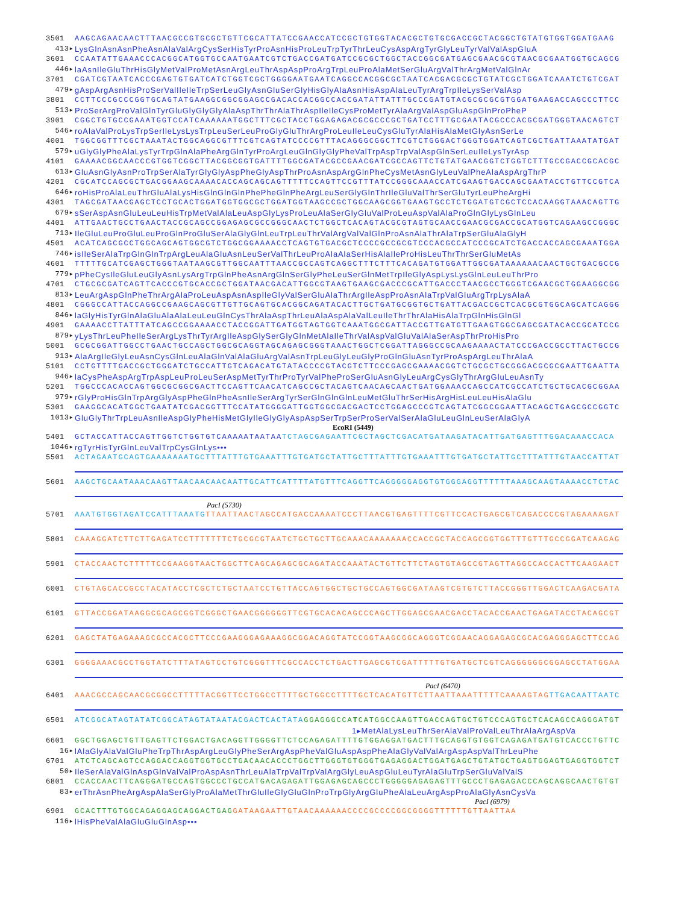3501 AAGCAGAACAACTTTAACGCCGTGCGCTGTTCGCATTATCCGAACCATCCGCTGTGGTACACGCTGTGCGACCGCTACGGCTGTATGTGGTGGATGAAG
413▸ LysGlnAsnAsnPheAsnAlaValArgCysSerHisTyrProAsnHisProLeuTrpTyrThrLeuCysAspArgTyrGlyLeuTyrValValAspGluA
3601 CCAATATTGAAACCCACGGCATGGTGCCAATGAATCGTCTGACCGATGATCCGCGCTGGCTACCGGCGATGAGCGAACGCGTAACGCGAATGGTGCAGCG
446▸ laAsnIleGluThrHisGlyMetValProMetAsnArgLeuThrAspAspProArgTrpLeuProAlaMetSerGluArgValThrArgMetValGlnAr
3701 CGATCGTAATCACCCGAGTGTGATCATCTGGTCGCTGGGGAATGAATCAGGCCACGGCGCTAATCACGACGCGCTGTATCGCTGGATCAAATCTGTCGAT
479▸ gAspArgAsnHisProSerValIleIleTrpSerLeuGlyAsnGluSerGlyHisGlyAlaAsnHisAspAlaLeuTyrArgTrpIleLysSerValAsp
3801 CCTTCCCGCCCGGTGCAGTATGAAGGCGGCGGAGCCGACACCACGGCCACCGATATTATTTGCCCGATGTACGCGCGCGTGGATGAAGACCAGCCCTTCC
513▸ ProSerArgProValGlnTyrGluGlyGlyGlyAlaAspThrThrAlaThrAspIleIleCysProMetTyrAlaArgValAspGluAspGlnProPheP
3901 CGGCTGTGCCGAAATGGTCCATCAAAAAATGGCTTTCGCTACCTGGAGAGACGCGCCCGCTGATCCTTTGCGAATACGCCCACGCGATGGGTAACAGTCT
546▸ roAlaValProLysTrpSerIleLysLysTrpLeuSerLeuProGlyGluThrArgProLeuIleLeuCysGluTyrAlaHisAlaMetGlyAsnSerLe
4001 TGGCGGTTTCGCTAAATACTGGCAGGCGTTTCGTCAGTATCCCCGTTTACAGGGCGGCTTCGTCTGGGACTGGGTGGATCAGTCGCTGATTAAATATGAT
579▸ uGlyGlyPheAlaLysTyrTrpGlnAlaPheArgGlnTyrProArgLeuGlnGlyGlyPheValTrpAspTrpValAspGlnSerLeuIleLysTyrAsp
4101 GAAAACGGCAACCCGTGGTCGGCTTACGGCGGTGATTTTGGCGATACGCCGAACGATCGCCAGTTCTGTATGAACGGTCTGGTCTTTGCCGACCGCACGC
613▸ GluAsnGlyAsnProTrpSerAlaTyrGlyGlyAspPheGlyAspThrProAsnAspArgGlnPheCysMetAsnGlyLeuValPheAlaAspArgThrP
4201 CGCATCCAGCGCTGACGGAAGCAAAACACCAGCAGCAGTTTTTCCAGTTCCGTTTATCCGGGCAAACCATCGAAGTGACCAGCGAATACCTGTTCCGTCA
646▸ roHisProAlaLeuThrGluAlaLysHisGlnGlnGlnPhePheGlnPheArgLeuSerGlyGlnThrIleGluValThrSerGluTyrLeuPheArgHi
4301 TAGCGATAACGAGCTCCTGCACTGGATGGTGGCGCTGGATGGTAAGCCGCTGGCAAGCGGTGAAGTGCCTCTGGATGTCGCTCCACAAGGTAAACAGTTG
679▸ sSerAspAsnGluLeuLeuHisTrpMetValAlaLeuAspGlyLysProLeuAlaSerGlyGluValProLeuAspValAlaProGlnGlyLysGlnLeu
4401 ATTGAACTGCCTGAACTACCGCAGCCGGAGAGCGCCGGGCAACTCTGGCTCACAGTACGCGTAGTGCAACCGAACGCGACCGCATGGTCAGAAGCCGGGC
713▸ IleGluLeuProGluLeuProGlnProGluSerAlaGlyGlnLeuTrpLeuThrValArgValValGlnProAsnAlaThrAlaTrpSerGluAlaGlyH
4501 ACATCAGCGCCTGGCAGCAGTGGCGTCTGGCGGAAAACCTCAGTGTGACGCTCCCCGCCGCGTCCCACGCCATCCCGCATCTGACCACCAGCGAAATGGA
746▸ isIleSerAlaTrpGlnGlnTrpArgLeuAlaGluAsnLeuSerValThrLeuProAlaAlaSerHisAlaIleProHisLeuThrThrSerGluMetAs
4601 TTTTTGCATCGAGCTGGGTAATAAGCGTTGGCAATTTAACCGCCAGTCAGGCTTTCTTTCACAGATGTGGATTGGCGATAAAAAACAACTGCTGACGCCG
779▸ pPheCysIleGluLeuGlyAsnLysArgTrpGlnPheAsnArgGlnSerGlyPheLeuSerGlnMetTrpIleGlyAspLysLysGlnLeuLeuThrPro
4701 CTGCGCGATCAGTTCACCCGTGCACCGCTGGATAACGACATTGGCGTAAGTGAAGCGACCCGCATTGACCCTAACGCCTGGGTCGAACGCTGGAAGGCGG
813▸ LeuArgAspGlnPheThrArgAlaProLeuAspAsnAspIleGlyValSerGluAlaThrArgIleAspProAsnAlaTrpValGluArgTrpLysAlaA
4801 CGGGCCATTACCAGGCCGAAGCAGCGTTGTTGCAGTGCACGGCAGATACACTTGCTGATGCGGTGCTGATTACGACCGCTCACGCGTGGCAGCATCAGGG
846▸ laGlyHisTyrGlnAlaGluAlaAlaLeuLeuGlnCysThrAlaAspThrLeuAlaAspAlaValLeuIleThrThrAlaHisAlaTrpGlnHisGlnGl
4901 GAAAACCTTATTTATCAGCCGGAAAACCTACCGGATTGATGGTAGTGGTCAAATGGCGATTACCGTTGATGTTGAAGTGGCGAGCGATACACCGCATCCG
879▸ yLysThrLeuPheIleSerArgLysThrTyrArgIleAspGlySerGlyGlnMetAlaIleThrValAspValGluValAlaSerAspThrProHisPro
5001 GCGCGGATTGGCCTGAACTGCCAGCTGGCGCAGGTAGCAGAGCGGGTAAACTGGCTCGGATTAGGGCCGCAAGAAAACTATCCCGACCGCCTTACTGCCG
913▸ AlaArgIleGlyLeuAsnCysGlnLeuAlaGlnValAlaGluArgValAsnTrpLeuGlyLeuGlyProGlnGluAsnTyrProAspArgLeuThrAlaA
5101 CCTGTTTTGACCGCTGGGATCTGCCATTGTCAGACATGTATACCCCGTACGTCTTCCCGAGCGAAAACGGTCTGCGCTGCGGGACGCGCGAATTGAATTA
946▸ laCysPheAspArgTrpAspLeuProLeuSerAspMetTyrThrProTyrValPheProSerGluAsnGlyLeuArgCysGlyThrArgGluLeuAsnTy
5201 TGGCCCACACCAGTGGCGCGGCGACTTCCAGTTCAACATCAGCCGCTACAGTCAACAGCAACTGATGGAAACCAGCCATCGCCATCTGCTGCACGCGGAA
979▸ rGlyProHisGlnTrpArgGlyAspPheGlnPheAsnIleSerArgTyrSerGlnGlnGlnLeuMetGluThrSerHisArgHisLeuLeuHisAlaGlu
5301 GAAGGCACATGGCTGAATATCGACGGTTTCCATATGGGGATTGGTGGCGACGACTCCTGGAGCCCGTCAGTATCGGCGGAATTACAGCTGAGCGCCGGTC
1013▸ GluGlyThrTrpLeuAsnIleAspGlyPheHisMetGlyIleGlyGlyAspAspSerTrpSerProSerValSerAlaGluLeuGlnLeuSerAlaGlyA
EcoRI (5449)
5401 GCTACCATTACCAGTTGGTCTGGTGTCAAAAATAATAA TCTAGCGAGAATTCGCTAGCTCGACATGATAAGATACATTGATGAGTTTGGACAAACCACA
1046▸ rgTyrHisTyrGlnLeuValTrpCysGlnLys•••
5501 ACTAGAATGCAGTGAAAAAAATGCTTTATTTGTGAAATTTGTGATGCTATTGCTTTATTTGTGAAATTTGTGATGCTATTGCTTTATTTGTAACCATTAT
5601 AAGCTGCAATAAACAAGTTAACAACAACAATTGCATTCATTTTATGTTTCAGGTTCAGGGGGAGGTGTGGGAGGTTTTTTAAAGCAAGTAAAACCTCTAC
PacI (5730)
5701 AAATGTGGTAGATCCATTTAAATG TTAATTAACTAGCCATGACCAAAATCCCTTAACGTGAGTTTTCGTTCCACTGAGCGTCAGACCCCGTAGAAAAGAT
5801 CAAAGGATCTTCTTGAGATCCTTTTTTTCTGCGCGTAATCTGCTGCTTGCAAACAAAAAAACCACCGCTACCAGCGGTGGTTTGTTTGCCGGATCAAGAG
5901 CTACCAACTCTTTTTCCGAAGGTAACTGGCTTCAGCAGAGCGCAGATACCAAATACTGTTCTTCTAGTGTAGCCGTAGTTAGGCCACCACTTCAAGAACT
6001 CTGTAGCACCGCCTACATACCTCGCTCTGCTAATCCTGTTACCAGTGGCTGCTGCCAGTGGCGATAAGTCGTGTCTTACCGGGTTGGACTCAAGACGATA
6101 GTTACCGGATAAGGCGCAGCGGTCGGGCTGAACGGGGGGTTCGTGCACACAGCCCAGCTTGGAGCGAACGACCTACACCGAACTGAGATACCTACAGCGT
6201 GAGCTATGAGAAAGCGCCACGCTTCCCGAAGGGAGAAAGGCGGACAGGTATCCGGTAAGCGGCAGGGTCGGAACAGGAGAGCGCACGAGGGAGCTTCCAG
6301 GGGGAAACGCCTGGTATCTTTATAGTCCTGTCGGGTTTCGCCACCTCTGACTTGAGCGTCGATTTTTGTGATGCTCGTCAGGGGGGCGGAGCCTATGGAA
PacI (6470)
6401 AAACGCCAGCAACGCGGCCTTTTTACGGTTCCTGGCCTTTTGCTGGCCTTTTGCTCACATGTTCTTAATTAAATTTTTCAAAAGTAG TTGACAATTAATC
6501 ATCGGCATAGTATATCGGCATAGTATAATACGACTCACTATA GGAGGGCCATCATGGCCAAGTTGACCAGTGCTGTCCCAGTGCTCACAGCCAGGGATGT
1▸MetAlaLysLeuThrSerAlaValProValLeuThrAlaArgAspVa
6601 GGCTGGAGCTGTTGAGTTCTGGACTGACAGGTTGGGGTTCTCCAGAGATTTTGTGGAGGATGACTTTGCAGGTGTGGTCAGAGATGATGTCACCCTGTTC
16▸ lAlaGlyAlaValGluPheTrpThrAspArgLeuGlyPheSerArgAspPheValGluAspAspPheAlaGlyValValArgAspAspValThrLeuPhe
6701 ATCTCAGCAGTCCAGGACCAGGTGGTGCCTGACAACACCCTGGCTTGGGTGTGGGTGAGAGGACTGGATGAGCTGTATGCTGAGTGGAGTGAGGTGGTCT
50▸ IleSerAlaValGlnAspGlnValValProAspAsnThrLeuAlaTrpValTrpValArgGlyLeuAspGluLeuTyrAlaGluTrpSerGluValValS
6801 CCACCAACTTCAGGGATGCCAGTGGCCCTGCCATGACAGAGATTGGAGAGCAGCCCTGGGGGAGAGAGTTTGCCCTGAGAGACCCAGCAGGCAACTGTGT
83▸ erThrAsnPheArgAspAlaSerGlyProAlaMetThrGluIleGlyGluGlnProTrpGlyArgGluPheAlaLeuArgAspProAlaGlyAsnCysVa
PacI (6979)
6901 GCACTTTGTGGCAGAGGAGCAGGACTGAG GATAAGAATTGTAACAAAAAACCCCGCCCCGGCGGGGTTTTTTGTTAATTAA
116▸ lHisPheValAlaGluGluGlnAsp•••